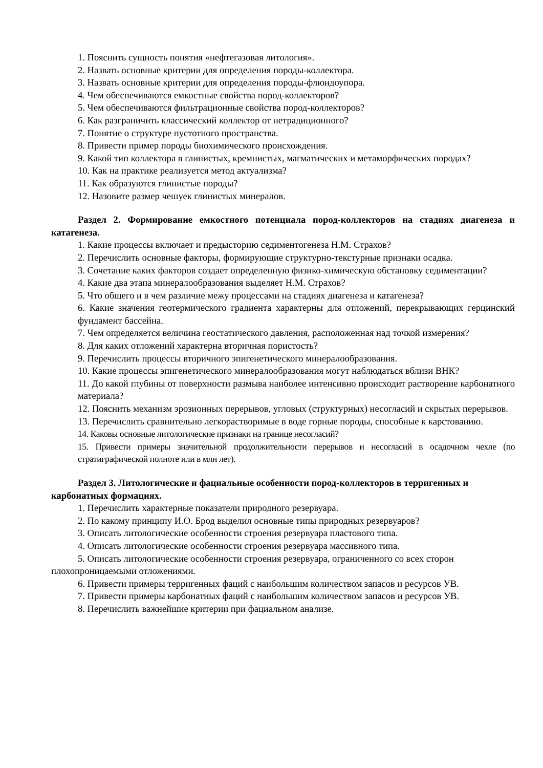1. Пояснить сущность понятия «нефтегазовая литология».
2. Назвать основные критерии для определения породы-коллектора.
3. Назвать основные критерии для определения породы-флюидоупора.
4. Чем обеспечиваются емкостные свойства пород-коллекторов?
5. Чем обеспечиваются фильтрационные свойства пород-коллекторов?
6. Как разграничить классический коллектор от нетрадиционного?
7. Понятие о структуре пустотного пространства.
8. Привести пример породы биохимического происхождения.
9. Какой тип коллектора в глинистых, кремнистых, магматических и метаморфических породах?
10. Как на практике реализуется метод актуализма?
11. Как образуются глинистые породы?
12. Назовите размер чешуек глинистых минералов.
Раздел 2. Формирование емкостного потенциала пород-коллекторов на стадиях диагенеза и катагенеза.
1. Какие процессы включает и предысторию седиментогенеза Н.М. Страхов?
2. Перечислить основные факторы, формирующие структурно-текстурные признаки осадка.
3. Сочетание каких факторов создает определенную физико-химическую обстановку седиментации?
4. Какие два этапа минералообразования выделяет Н.М. Страхов?
5. Что общего и в чем различие межу процессами на стадиях диагенеза и катагенеза?
6. Какие значения геотермического градиента характерны для отложений, перекрывающих герцинский фундамент бассейна.
7. Чем определяется величина геостатического давления, расположенная над точкой измерения?
8. Для каких отложений характерна вторичная пористость?
9. Перечислить процессы вторичного эпигенетического минералообразования.
10. Какие процессы эпигенетического минералообразования могут наблюдаться вблизи ВНК?
11. До какой глубины от поверхности размыва наиболее интенсивно происходит растворение карбонатного материала?
12. Пояснить механизм эрозионных перерывов, угловых (структурных) несогласий и скрытых перерывов.
13. Перечислить сравнительно легкорастворимые в воде горные породы, способные к карстованию.
14. Каковы основные литологические признаки на границе несогласий?
15. Привести примеры значительной продолжительности перерывов и несогласий в осадочном чехле (по стратиграфической полноте или в млн лет).
Раздел 3. Литологические и фациальные особенности пород-коллекторов в терригенных и карбонатных формациях.
1. Перечислить характерные показатели природного резервуара.
2. По какому принципу И.О. Брод выделил основные типы природных резервуаров?
3. Описать литологические особенности строения резервуара пластового типа.
4. Описать литологические особенности строения резервуара массивного типа.
5. Описать литологические особенности строения резервуара, ограниченного со всех сторон плохопроницаемыми отложениями.
6. Привести примеры терригенных фаций с наибольшим количеством запасов и ресурсов УВ.
7. Привести примеры карбонатных фаций с наибольшим количеством запасов и ресурсов УВ.
8. Перечислить важнейшие критерии при фациальном анализе.